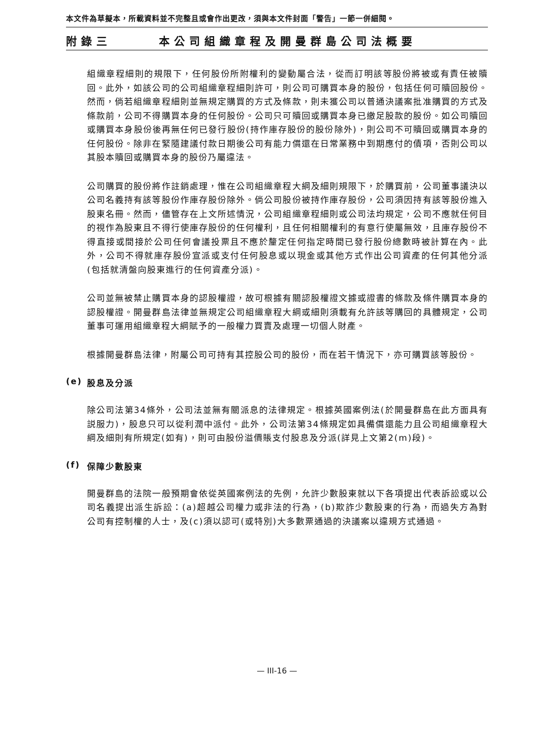本文件為草擬本，所載資料並不完整且或會作出更改，須與本文件封面「警告」一節一併細閱。
附錄三 本公司組織章程及開曼群島公司法概要
組織章程細則的規限下，任何股份所附權利的變動屬合法，從而訂明該等股份將被或有責任被贖回。此外，如該公司的公司組織章程細則許可，則公司可購買本身的股份，包括任何可贖回股份。然而，倘若組織章程細則並無規定購買的方式及條款，則未獲公司以普通決議案批准購買的方式及條款前，公司不得購買本身的任何股份。公司只可贖回或購買本身已繳足股款的股份。如公司贖回或購買本身股份後再無任何已發行股份(持作庫存股份的股份除外)，則公司不可贖回或購買本身的任何股份。除非在緊隨建議付款日期後公司有能力償還在日常業務中到期應付的債項，否則公司以其股本贖回或購買本身的股份乃屬違法。
公司購買的股份將作註銷處理，惟在公司組織章程大綱及細則規限下，於購買前，公司董事議決以公司名義持有該等股份作庫存股份除外。倘公司股份被持作庫存股份，公司須因持有該等股份進入股東名冊。然而，儘管存在上文所述情況，公司組織章程細則或公司法均規定，公司不應就任何目的視作為股東且不得行使庫存股份的任何權利，且任何相關權利的有意行使屬無效，且庫存股份不得直接或間接於公司任何會議投票且不應於釐定任何指定時間已發行股份總數時被計算在內。此外，公司不得就庫存股份宣派或支付任何股息或以現金或其他方式作出公司資產的任何其他分派(包括就清盤向股東進行的任何資產分派)。
公司並無被禁止購買本身的認股權證，故可根據有關認股權證文據或證書的條款及條件購買本身的認股權證。開曼群島法律並無規定公司組織章程大綱或細則須載有允許該等購回的具體規定，公司董事可運用組織章程大綱賦予的一般權力買賣及處理一切個人財產。
根據開曼群島法律，附屬公司可持有其控股公司的股份，而在若干情況下，亦可購買該等股份。
(e) 股息及分派
除公司法第34條外，公司法並無有關派息的法律規定。根據英國案例法(於開曼群島在此方面具有説服力)，股息只可以從利潤中派付。此外，公司法第34條規定如具備償還能力且公司組織章程大綱及細則有所規定(如有)，則可由股份溢價賬支付股息及分派(詳見上文第2(m)段)。
(f) 保障少數股東
開曼群島的法院一般預期會依從英國案例法的先例，允許少數股東就以下各項提出代表訴訟或以公司名義提出派生訴訟：(a)超越公司權力或非法的行為，(b)欺詐少數股東的行為，而過失方為對公司有控制權的人士，及(c)須以認可(或特別)大多數票通過的決議案以違規方式通過。
— III-16 —